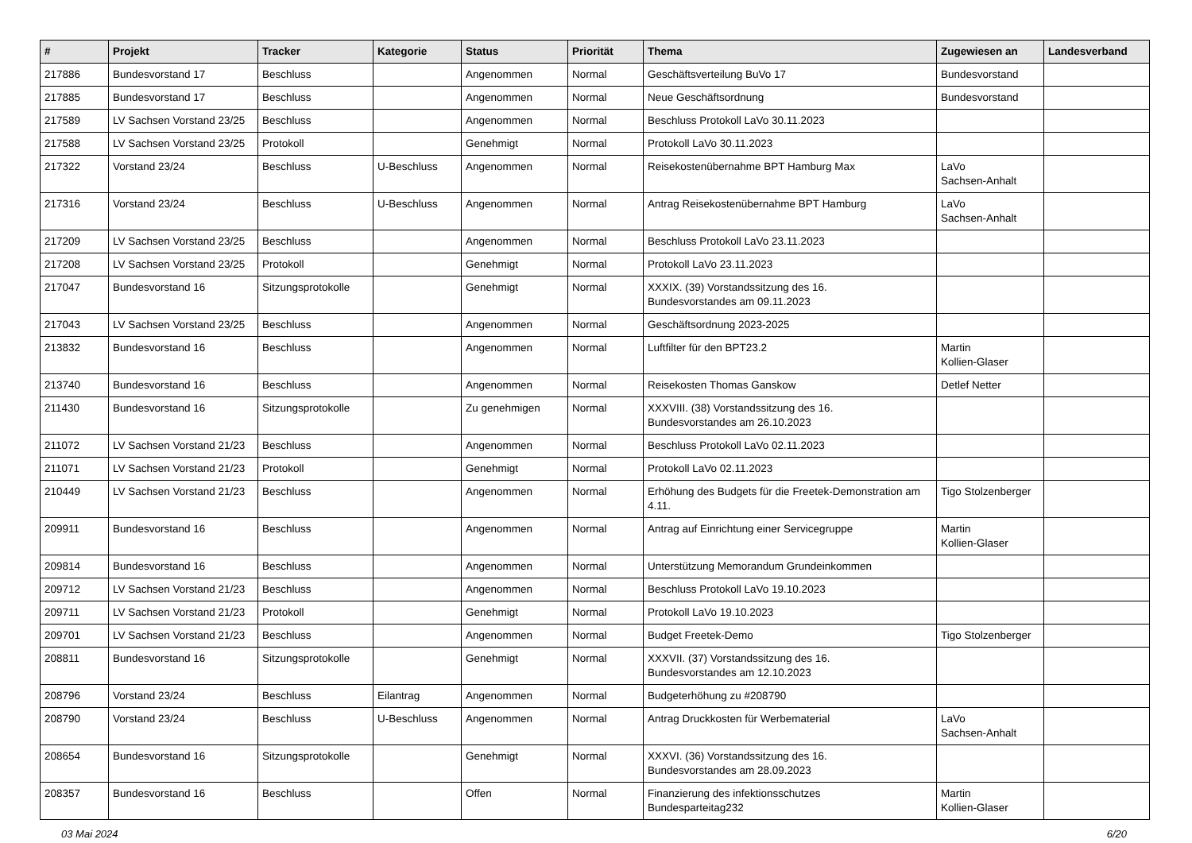| # | Projekt | Tracker | Kategorie | Status | Priorität | Thema | Zugewiesen an | Landesverband |
| --- | --- | --- | --- | --- | --- | --- | --- | --- |
| 217886 | Bundesvorstand 17 | Beschluss | | Angenommen | Normal | Geschäftsverteilung BuVo 17 | Bundesvorstand | |
| 217885 | Bundesvorstand 17 | Beschluss | | Angenommen | Normal | Neue Geschäftsordnung | Bundesvorstand | |
| 217589 | LV Sachsen Vorstand 23/25 | Beschluss | | Angenommen | Normal | Beschluss Protokoll LaVo 30.11.2023 | | |
| 217588 | LV Sachsen Vorstand 23/25 | Protokoll | | Genehmigt | Normal | Protokoll LaVo 30.11.2023 | | |
| 217322 | Vorstand 23/24 | Beschluss | U-Beschluss | Angenommen | Normal | Reisekostenübernahme BPT Hamburg Max | LaVo Sachsen-Anhalt | |
| 217316 | Vorstand 23/24 | Beschluss | U-Beschluss | Angenommen | Normal | Antrag Reisekostenübernahme BPT Hamburg | LaVo Sachsen-Anhalt | |
| 217209 | LV Sachsen Vorstand 23/25 | Beschluss | | Angenommen | Normal | Beschluss Protokoll LaVo 23.11.2023 | | |
| 217208 | LV Sachsen Vorstand 23/25 | Protokoll | | Genehmigt | Normal | Protokoll LaVo 23.11.2023 | | |
| 217047 | Bundesvorstand 16 | Sitzungsprotokolle | | Genehmigt | Normal | XXXIX. (39) Vorstandssitzung des 16. Bundesvorstandes am 09.11.2023 | | |
| 217043 | LV Sachsen Vorstand 23/25 | Beschluss | | Angenommen | Normal | Geschäftsordnung 2023-2025 | | |
| 213832 | Bundesvorstand 16 | Beschluss | | Angenommen | Normal | Luftfilter für den BPT23.2 | Martin Kollien-Glaser | |
| 213740 | Bundesvorstand 16 | Beschluss | | Angenommen | Normal | Reisekosten Thomas Ganskow | Detlef Netter | |
| 211430 | Bundesvorstand 16 | Sitzungsprotokolle | | Zu genehmigen | Normal | XXXVIII. (38) Vorstandssitzung des 16. Bundesvorstandes am 26.10.2023 | | |
| 211072 | LV Sachsen Vorstand 21/23 | Beschluss | | Angenommen | Normal | Beschluss Protokoll LaVo 02.11.2023 | | |
| 211071 | LV Sachsen Vorstand 21/23 | Protokoll | | Genehmigt | Normal | Protokoll LaVo 02.11.2023 | | |
| 210449 | LV Sachsen Vorstand 21/23 | Beschluss | | Angenommen | Normal | Erhöhung des Budgets für die Freetek-Demonstration am 4.11. | Tigo Stolzenberger | |
| 209911 | Bundesvorstand 16 | Beschluss | | Angenommen | Normal | Antrag auf Einrichtung einer Servicegruppe | Martin Kollien-Glaser | |
| 209814 | Bundesvorstand 16 | Beschluss | | Angenommen | Normal | Unterstützung Memorandum Grundeinkommen | | |
| 209712 | LV Sachsen Vorstand 21/23 | Beschluss | | Angenommen | Normal | Beschluss Protokoll LaVo 19.10.2023 | | |
| 209711 | LV Sachsen Vorstand 21/23 | Protokoll | | Genehmigt | Normal | Protokoll LaVo 19.10.2023 | | |
| 209701 | LV Sachsen Vorstand 21/23 | Beschluss | | Angenommen | Normal | Budget Freetek-Demo | Tigo Stolzenberger | |
| 208811 | Bundesvorstand 16 | Sitzungsprotokolle | | Genehmigt | Normal | XXXVII. (37) Vorstandssitzung des 16. Bundesvorstandes am 12.10.2023 | | |
| 208796 | Vorstand 23/24 | Beschluss | Eilantrag | Angenommen | Normal | Budgeterhöhung zu #208790 | | |
| 208790 | Vorstand 23/24 | Beschluss | U-Beschluss | Angenommen | Normal | Antrag Druckkosten für Werbematerial | LaVo Sachsen-Anhalt | |
| 208654 | Bundesvorstand 16 | Sitzungsprotokolle | | Genehmigt | Normal | XXXVI. (36) Vorstandssitzung des 16. Bundesvorstandes am 28.09.2023 | | |
| 208357 | Bundesvorstand 16 | Beschluss | | Offen | Normal | Finanzierung des infektionsschutzes Bundesparteitag232 | Martin Kollien-Glaser | |
03 Mai 2024 6/20